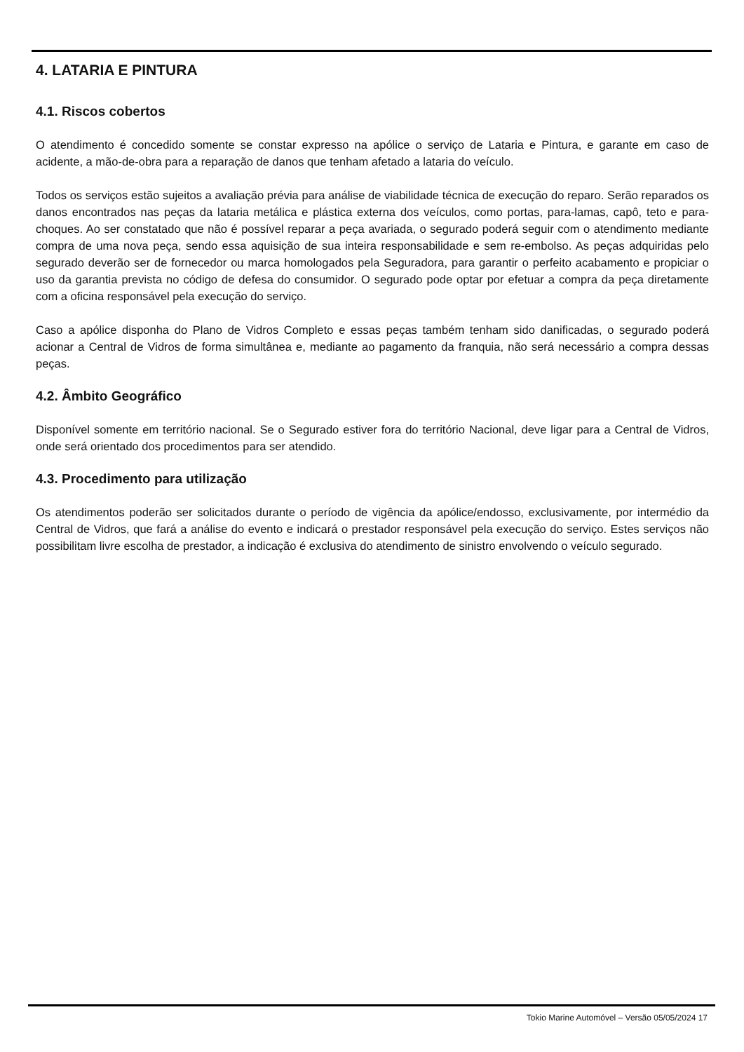4. LATARIA E PINTURA
4.1. Riscos cobertos
O atendimento é concedido somente se constar expresso na apólice o serviço de Lataria e Pintura, e garante em caso de acidente, a mão-de-obra para a reparação de danos que tenham afetado a lataria do veículo.
Todos os serviços estão sujeitos a avaliação prévia para análise de viabilidade técnica de execução do reparo. Serão reparados os danos encontrados nas peças da lataria metálica e plástica externa dos veículos, como portas, para-lamas, capô, teto e para-choques. Ao ser constatado que não é possível reparar a peça avariada, o segurado poderá seguir com o atendimento mediante compra de uma nova peça, sendo essa aquisição de sua inteira responsabilidade e sem re-embolso. As peças adquiridas pelo segurado deverão ser de fornecedor ou marca homologados pela Seguradora, para garantir o perfeito acabamento e propiciar o uso da garantia prevista no código de defesa do consumidor. O segurado pode optar por efetuar a compra da peça diretamente com a oficina responsável pela execução do serviço.
Caso a apólice disponha do Plano de Vidros Completo e essas peças também tenham sido danificadas, o segurado poderá acionar a Central de Vidros de forma simultânea e, mediante ao pagamento da franquia, não será necessário a compra dessas peças.
4.2. Âmbito Geográfico
Disponível somente em território nacional. Se o Segurado estiver fora do território Nacional, deve ligar para a Central de Vidros, onde será orientado dos procedimentos para ser atendido.
4.3. Procedimento para utilização
Os atendimentos poderão ser solicitados durante o período de vigência da apólice/endosso, exclusivamente, por intermédio da Central de Vidros, que fará a análise do evento e indicará o prestador responsável pela execução do serviço. Estes serviços não possibilitam livre escolha de prestador, a indicação é exclusiva do atendimento de sinistro envolvendo o veículo segurado.
Tokio Marine Automóvel – Versão 05/05/2024 17